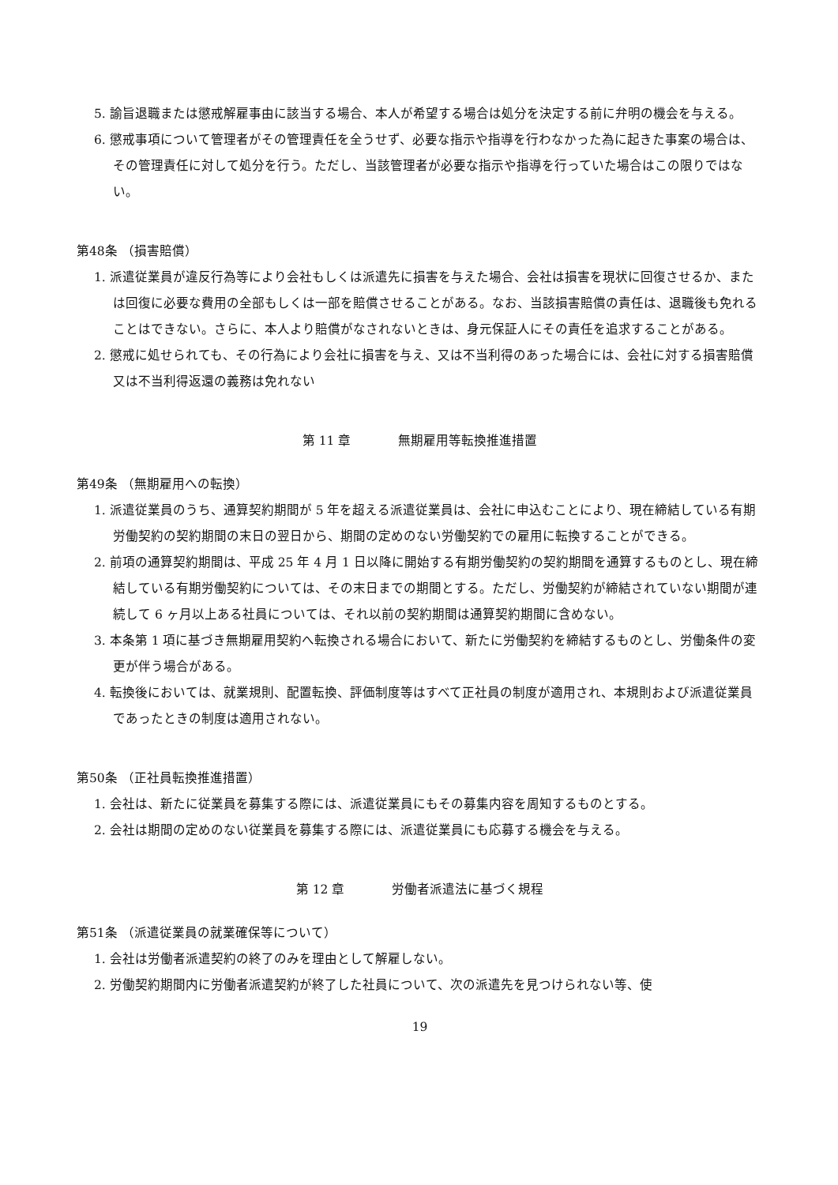5. 諭旨退職または懲戒解雇事由に該当する場合、本人が希望する場合は処分を決定する前に弁明の機会を与える。
6. 懲戒事項について管理者がその管理責任を全うせず、必要な指示や指導を行わなかった為に起きた事案の場合は、その管理責任に対して処分を行う。ただし、当該管理者が必要な指示や指導を行っていた場合はこの限りではない。
第48条 （損害賠償）
1. 派遣従業員が違反行為等により会社もしくは派遣先に損害を与えた場合、会社は損害を現状に回復させるか、または回復に必要な費用の全部もしくは一部を賠償させることがある。なお、当該損害賠償の責任は、退職後も免れることはできない。さらに、本人より賠償がなされないときは、身元保証人にその責任を追求することがある。
2. 懲戒に処せられても、その行為により会社に損害を与え、又は不当利得のあった場合には、会社に対する損害賠償又は不当利得返還の義務は免れない
第 11 章 無期雇用等転換推進措置
第49条 （無期雇用への転換）
1. 派遣従業員のうち、通算契約期間が 5 年を超える派遣従業員は、会社に申込むことにより、現在締結している有期労働契約の契約期間の末日の翌日から、期間の定めのない労働契約での雇用に転換することができる。
2. 前項の通算契約期間は、平成 25 年 4 月 1 日以降に開始する有期労働契約の契約期間を通算するものとし、現在締結している有期労働契約については、その末日までの期間とする。ただし、労働契約が締結されていない期間が連続して 6 ヶ月以上ある社員については、それ以前の契約期間は通算契約期間に含めない。
3. 本条第 1 項に基づき無期雇用契約へ転換される場合において、新たに労働契約を締結するものとし、労働条件の変更が伴う場合がある。
4. 転換後においては、就業規則、配置転換、評価制度等はすべて正社員の制度が適用され、本規則および派遣従業員であったときの制度は適用されない。
第50条 （正社員転換推進措置）
1. 会社は、新たに従業員を募集する際には、派遣従業員にもその募集内容を周知するものとする。
2. 会社は期間の定めのない従業員を募集する際には、派遣従業員にも応募する機会を与える。
第 12 章 労働者派遣法に基づく規程
第51条 （派遣従業員の就業確保等について）
1. 会社は労働者派遣契約の終了のみを理由として解雇しない。
2. 労働契約期間内に労働者派遣契約が終了した社員について、次の派遣先を見つけられない等、使
19